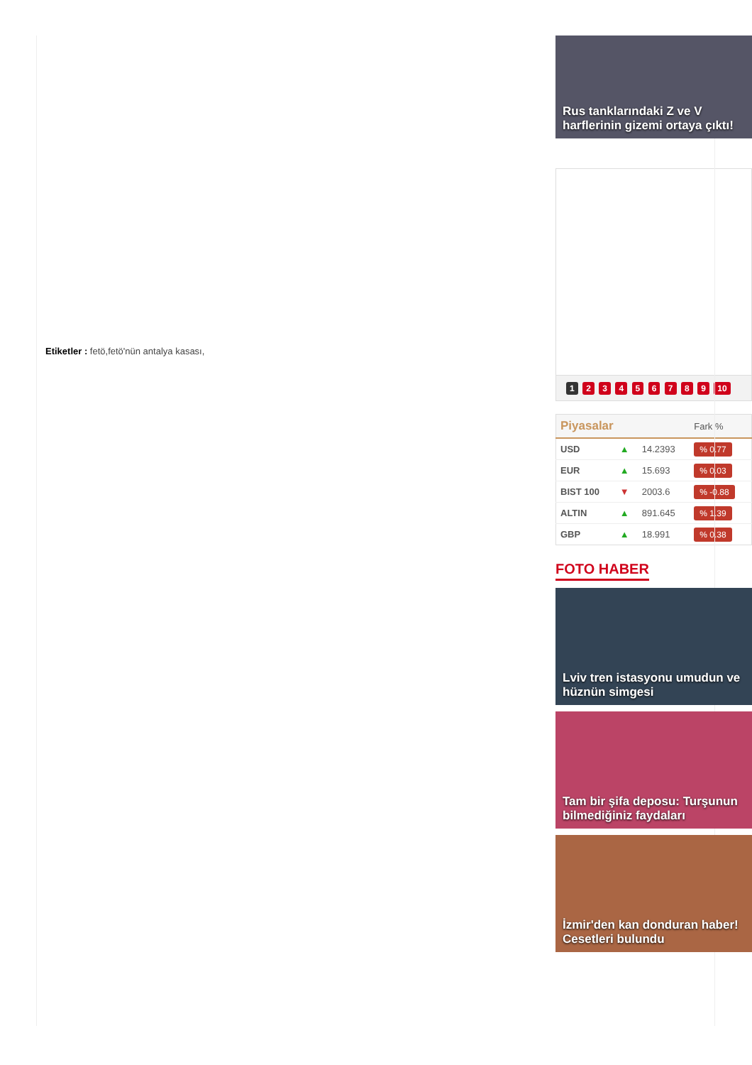Etiketler : fetö,fetö'nün antalya kasası,
Rus tanklarındaki Z ve V harflerinin gizemi ortaya çıktı!
1 2 3 4 5 6 7 8 9 10
| Piyasalar | | | Fark % |
| --- | --- | --- | --- |
| USD | ▲ | 14.2393 | % 0.77 |
| EUR | ▲ | 15.693 | % 0.03 |
| BIST 100 | ▼ | 2003.6 | % -0.88 |
| ALTIN | ▲ | 891.645 | % 1.39 |
| GBP | ▲ | 18.991 | % 0.38 |
FOTO HABER
Lviv tren istasyonu umudun ve hüznün simgesi
Tam bir şifa deposu: Turşunun bilmediğiniz faydaları
İzmir'den kan donduran haber! Cesetleri bulundu